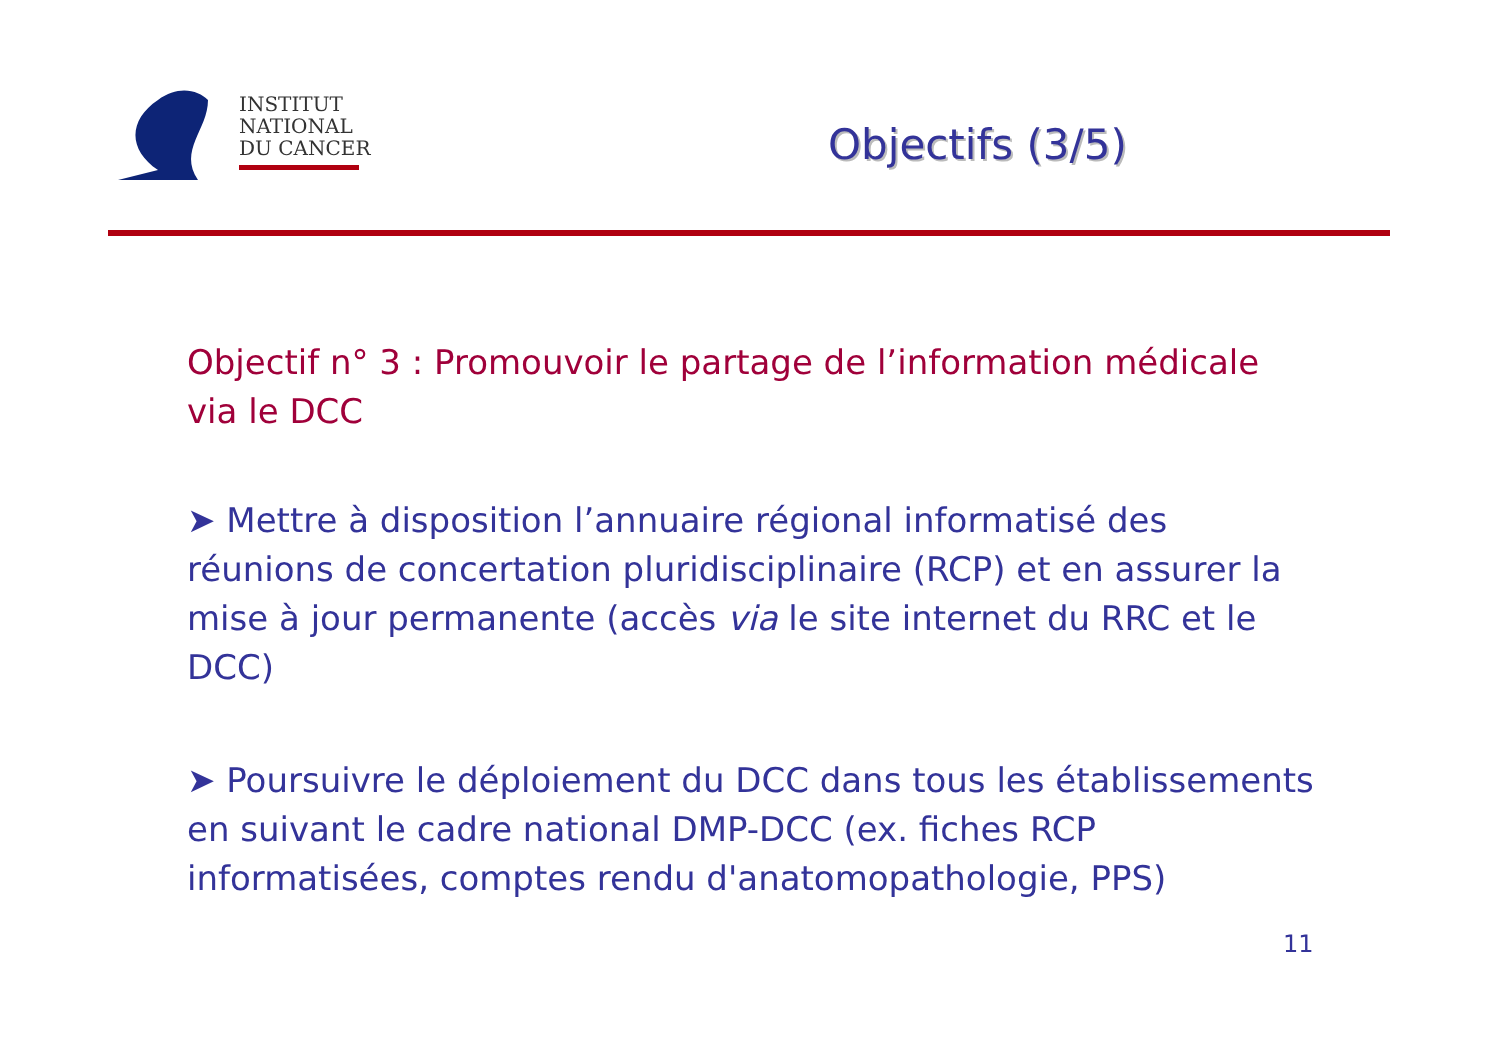INSTITUT
NATIONAL
DU CANCER
Objectifs (3/5)
Objectif n° 3 : Promouvoir le partage de l’information médicale via le DCC
➤ Mettre à disposition l’annuaire régional informatisé des réunions de concertation pluridisciplinaire (RCP) et en assurer la mise à jour permanente (accès via le site internet du RRC et le DCC)
➤ Poursuivre le déploiement du DCC dans tous les établissements en suivant le cadre national DMP-DCC (ex. fiches RCP informatisées, comptes rendu d'anatomopathologie, PPS)
11